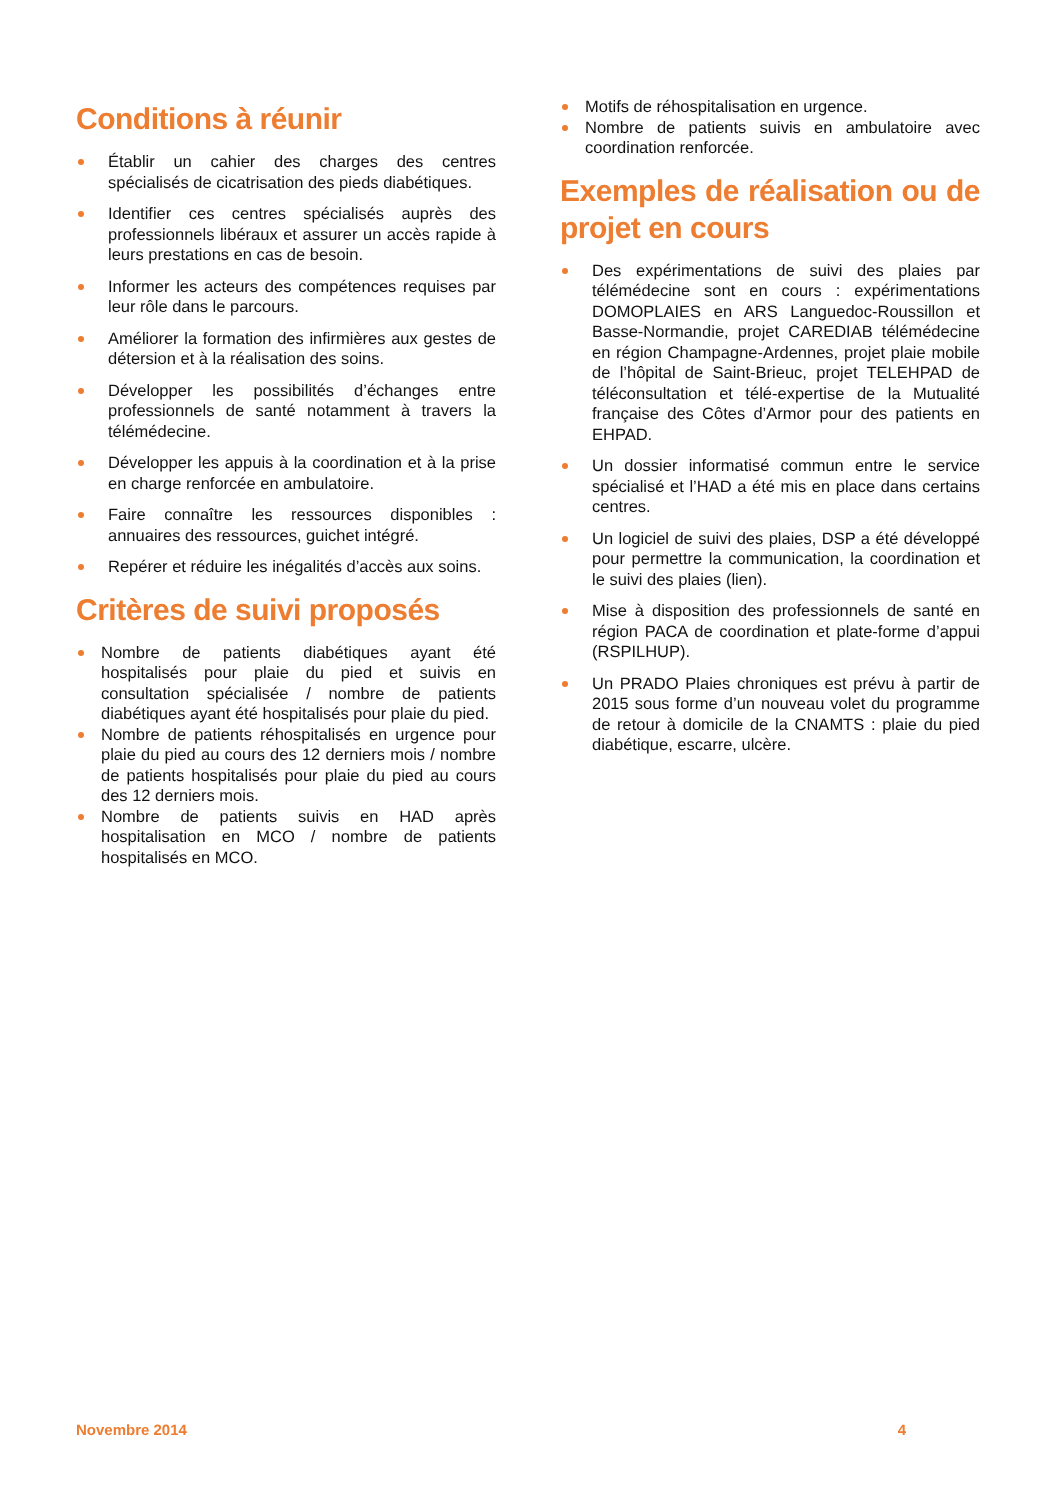Conditions à réunir
Établir un cahier des charges des centres spécialisés de cicatrisation des pieds diabétiques.
Identifier ces centres spécialisés auprès des professionnels libéraux et assurer un accès rapide à leurs prestations en cas de besoin.
Informer les acteurs des compétences requises par leur rôle dans le parcours.
Améliorer la formation des infirmières aux gestes de détersion et à la réalisation des soins.
Développer les possibilités d’échanges entre professionnels de santé notamment à travers la télémédecine.
Développer les appuis à la coordination et à la prise en charge renforcée en ambulatoire.
Faire connaître les ressources disponibles : annuaires des ressources, guichet intégré.
Repérer et réduire les inégalités d’accès aux soins.
Critères de suivi proposés
Nombre de patients diabétiques ayant été hospitalisés pour plaie du pied et suivis en consultation spécialisée / nombre de patients diabétiques ayant été hospitalisés pour plaie du pied.
Nombre de patients réhospitalisés en urgence pour plaie du pied au cours des 12 derniers mois / nombre de patients hospitalisés pour plaie du pied au cours des 12 derniers mois.
Nombre de patients suivis en HAD après hospitalisation en MCO / nombre de patients hospitalisés en MCO.
Motifs de réhospitalisation en urgence.
Nombre de patients suivis en ambulatoire avec coordination renforcée.
Exemples de réalisation ou de projet en cours
Des expérimentations de suivi des plaies par télémédecine sont en cours : expérimentations DOMOPLAIES en ARS Languedoc-Roussillon et Basse-Normandie, projet CAREDIAB télémédecine en région Champagne-Ardennes, projet plaie mobile de l’hôpital de Saint-Brieuc, projet TELEHPAD de téléconsultation et télé-expertise de la Mutualité française des Côtes d’Armor pour des patients en EHPAD.
Un dossier informatisé commun entre le service spécialisé et l’HAD a été mis en place dans certains centres.
Un logiciel de suivi des plaies, DSP a été développé pour permettre la communication, la coordination et le suivi des plaies (lien).
Mise à disposition des professionnels de santé en région PACA de coordination et plate-forme d’appui (RSPILHUP).
Un PRADO Plaies chroniques est prévu à partir de 2015 sous forme d’un nouveau volet du programme de retour à domicile de la CNAMTS : plaie du pied diabétique, escarre, ulcère.
Novembre 2014 4